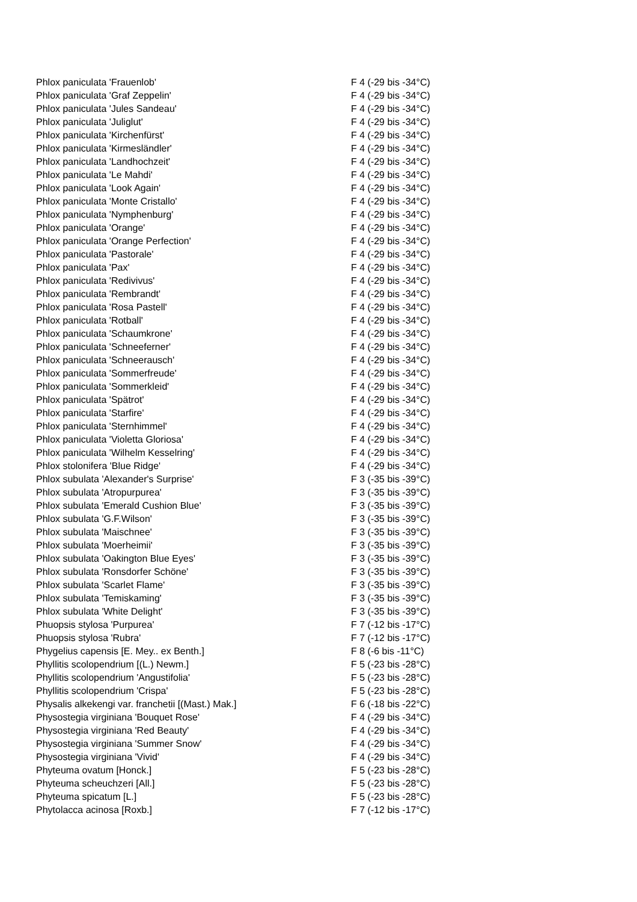| Phlox paniculata 'Frauenlob' | F 4 (-29 bis -34°C) |
| Phlox paniculata 'Graf Zeppelin' | F 4 (-29 bis -34°C) |
| Phlox paniculata 'Jules Sandeau' | F 4 (-29 bis -34°C) |
| Phlox paniculata 'Juliglut' | F 4 (-29 bis -34°C) |
| Phlox paniculata 'Kirchenfürst' | F 4 (-29 bis -34°C) |
| Phlox paniculata 'Kirmesländler' | F 4 (-29 bis -34°C) |
| Phlox paniculata 'Landhochzeit' | F 4 (-29 bis -34°C) |
| Phlox paniculata 'Le Mahdi' | F 4 (-29 bis -34°C) |
| Phlox paniculata 'Look Again' | F 4 (-29 bis -34°C) |
| Phlox paniculata 'Monte Cristallo' | F 4 (-29 bis -34°C) |
| Phlox paniculata 'Nymphenburg' | F 4 (-29 bis -34°C) |
| Phlox paniculata 'Orange' | F 4 (-29 bis -34°C) |
| Phlox paniculata 'Orange Perfection' | F 4 (-29 bis -34°C) |
| Phlox paniculata 'Pastorale' | F 4 (-29 bis -34°C) |
| Phlox paniculata 'Pax' | F 4 (-29 bis -34°C) |
| Phlox paniculata 'Redivivus' | F 4 (-29 bis -34°C) |
| Phlox paniculata 'Rembrandt' | F 4 (-29 bis -34°C) |
| Phlox paniculata 'Rosa Pastell' | F 4 (-29 bis -34°C) |
| Phlox paniculata 'Rotball' | F 4 (-29 bis -34°C) |
| Phlox paniculata 'Schaumkrone' | F 4 (-29 bis -34°C) |
| Phlox paniculata 'Schneeferner' | F 4 (-29 bis -34°C) |
| Phlox paniculata 'Schneerausch' | F 4 (-29 bis -34°C) |
| Phlox paniculata 'Sommerfreude' | F 4 (-29 bis -34°C) |
| Phlox paniculata 'Sommerkleid' | F 4 (-29 bis -34°C) |
| Phlox paniculata 'Spätrot' | F 4 (-29 bis -34°C) |
| Phlox paniculata 'Starfire' | F 4 (-29 bis -34°C) |
| Phlox paniculata 'Sternhimmel' | F 4 (-29 bis -34°C) |
| Phlox paniculata 'Violetta Gloriosa' | F 4 (-29 bis -34°C) |
| Phlox paniculata 'Wilhelm Kesselring' | F 4 (-29 bis -34°C) |
| Phlox stolonifera 'Blue Ridge' | F 4 (-29 bis -34°C) |
| Phlox subulata 'Alexander's Surprise' | F 3 (-35 bis -39°C) |
| Phlox subulata 'Atropurpurea' | F 3 (-35 bis -39°C) |
| Phlox subulata 'Emerald Cushion Blue' | F 3 (-35 bis -39°C) |
| Phlox subulata 'G.F.Wilson' | F 3 (-35 bis -39°C) |
| Phlox subulata 'Maischnee' | F 3 (-35 bis -39°C) |
| Phlox subulata 'Moerheimii' | F 3 (-35 bis -39°C) |
| Phlox subulata 'Oakington Blue Eyes' | F 3 (-35 bis -39°C) |
| Phlox subulata 'Ronsdorfer Schöne' | F 3 (-35 bis -39°C) |
| Phlox subulata 'Scarlet Flame' | F 3 (-35 bis -39°C) |
| Phlox subulata 'Temiskaming' | F 3 (-35 bis -39°C) |
| Phlox subulata 'White Delight' | F 3 (-35 bis -39°C) |
| Phuopsis stylosa 'Purpurea' | F 7 (-12 bis -17°C) |
| Phuopsis stylosa 'Rubra' | F 7 (-12 bis -17°C) |
| Phygelius capensis [E. Mey.. ex Benth.] | F 8 (-6 bis -11°C) |
| Phyllitis scolopendrium [(L.) Newm.] | F 5 (-23 bis -28°C) |
| Phyllitis scolopendrium 'Angustifolia' | F 5 (-23 bis -28°C) |
| Phyllitis scolopendrium 'Crispa' | F 5 (-23 bis -28°C) |
| Physalis alkekengi var. franchetii [(Mast.) Mak.] | F 6 (-18 bis -22°C) |
| Physostegia virginiana 'Bouquet Rose' | F 4 (-29 bis -34°C) |
| Physostegia virginiana 'Red Beauty' | F 4 (-29 bis -34°C) |
| Physostegia virginiana 'Summer Snow' | F 4 (-29 bis -34°C) |
| Physostegia virginiana 'Vivid' | F 4 (-29 bis -34°C) |
| Phyteuma ovatum [Honck.] | F 5 (-23 bis -28°C) |
| Phyteuma scheuchzeri [All.] | F 5 (-23 bis -28°C) |
| Phyteuma spicatum [L.] | F 5 (-23 bis -28°C) |
| Phytolacca acinosa [Roxb.] | F 7 (-12 bis -17°C) |